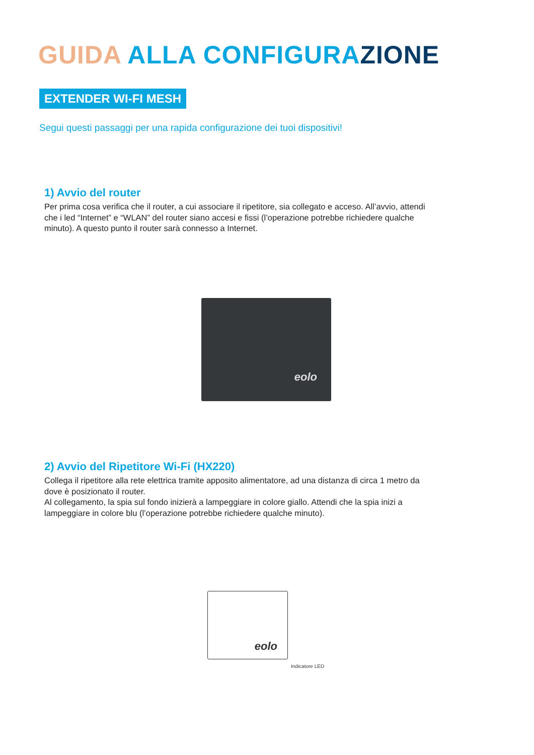GUIDA ALLA CONFIGURAZIONE
EXTENDER WI-FI MESH
Segui questi passaggi per una rapida configurazione dei tuoi dispositivi!
1) Avvio del router
Per prima cosa verifica che il router, a cui associare il ripetitore, sia collegato e acceso. All’avvio, attendi che i led “Internet” e “WLAN” del router siano accesi e fissi (l’operazione potrebbe richiedere qualche minuto). A questo punto il router sarà connesso a Internet.
eolo
2) Avvio del Ripetitore Wi-Fi (HX220)
Collega il ripetitore alla rete elettrica tramite apposito alimentatore, ad una distanza di circa 1 metro da dove è posizionato il router.
Al collegamento, la spia sul fondo inizierà a lampeggiare in colore giallo. Attendi che la spia inizi a lampeggiare in colore blu (l’operazione potrebbe richiedere qualche minuto).
eolo
Indicatore LED